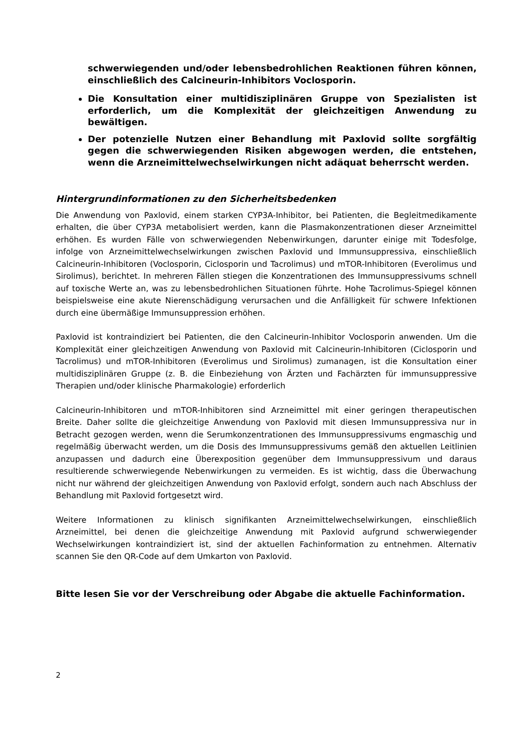schwerwiegenden und/oder lebensbedrohlichen Reaktionen führen können, einschließlich des Calcineurin-Inhibitors Voclosporin.
Die Konsultation einer multidisziplinären Gruppe von Spezialisten ist erforderlich, um die Komplexität der gleichzeitigen Anwendung zu bewältigen.
Der potenzielle Nutzen einer Behandlung mit Paxlovid sollte sorgfältig gegen die schwerwiegenden Risiken abgewogen werden, die entstehen, wenn die Arzneimittelwechselwirkungen nicht adäquat beherrscht werden.
Hintergrundinformationen zu den Sicherheitsbedenken
Die Anwendung von Paxlovid, einem starken CYP3A-Inhibitor, bei Patienten, die Begleitmedikamente erhalten, die über CYP3A metabolisiert werden, kann die Plasmakonzentrationen dieser Arzneimittel erhöhen. Es wurden Fälle von schwerwiegenden Nebenwirkungen, darunter einige mit Todesfolge, infolge von Arzneimittelwechselwirkungen zwischen Paxlovid und Immunsuppressiva, einschließlich Calcineurin-Inhibitoren (Voclosporin, Ciclosporin und Tacrolimus) und mTOR-Inhibitoren (Everolimus und Sirolimus), berichtet. In mehreren Fällen stiegen die Konzentrationen des Immunsuppressivums schnell auf toxische Werte an, was zu lebensbedrohlichen Situationen führte. Hohe Tacrolimus-Spiegel können beispielsweise eine akute Nierenschädigung verursachen und die Anfälligkeit für schwere Infektionen durch eine übermäßige Immunsuppression erhöhen.
Paxlovid ist kontraindiziert bei Patienten, die den Calcineurin-Inhibitor Voclosporin anwenden. Um die Komplexität einer gleichzeitigen Anwendung von Paxlovid mit Calcineurin-Inhibitoren (Ciclosporin und Tacrolimus) und mTOR-Inhibitoren (Everolimus und Sirolimus) zumanagen, ist die Konsultation einer multidisziplinären Gruppe (z. B. die Einbeziehung von Ärzten und Fachärzten für immunsuppressive Therapien und/oder klinische Pharmakologie) erforderlich
Calcineurin-Inhibitoren und mTOR-Inhibitoren sind Arzneimittel mit einer geringen therapeutischen Breite. Daher sollte die gleichzeitige Anwendung von Paxlovid mit diesen Immunsuppressiva nur in Betracht gezogen werden, wenn die Serumkonzentrationen des Immunsuppressivums engmaschig und regelmäßig überwacht werden, um die Dosis des Immunsuppressivums gemäß den aktuellen Leitlinien anzupassen und dadurch eine Überexposition gegenüber dem Immunsuppressivum und daraus resultierende schwerwiegende Nebenwirkungen zu vermeiden. Es ist wichtig, dass die Überwachung nicht nur während der gleichzeitigen Anwendung von Paxlovid erfolgt, sondern auch nach Abschluss der Behandlung mit Paxlovid fortgesetzt wird.
Weitere Informationen zu klinisch signifikanten Arzneimittelwechselwirkungen, einschließlich Arzneimittel, bei denen die gleichzeitige Anwendung mit Paxlovid aufgrund schwerwiegender Wechselwirkungen kontraindiziert ist, sind der aktuellen Fachinformation zu entnehmen. Alternativ scannen Sie den QR-Code auf dem Umkarton von Paxlovid.
Bitte lesen Sie vor der Verschreibung oder Abgabe die aktuelle Fachinformation.
2